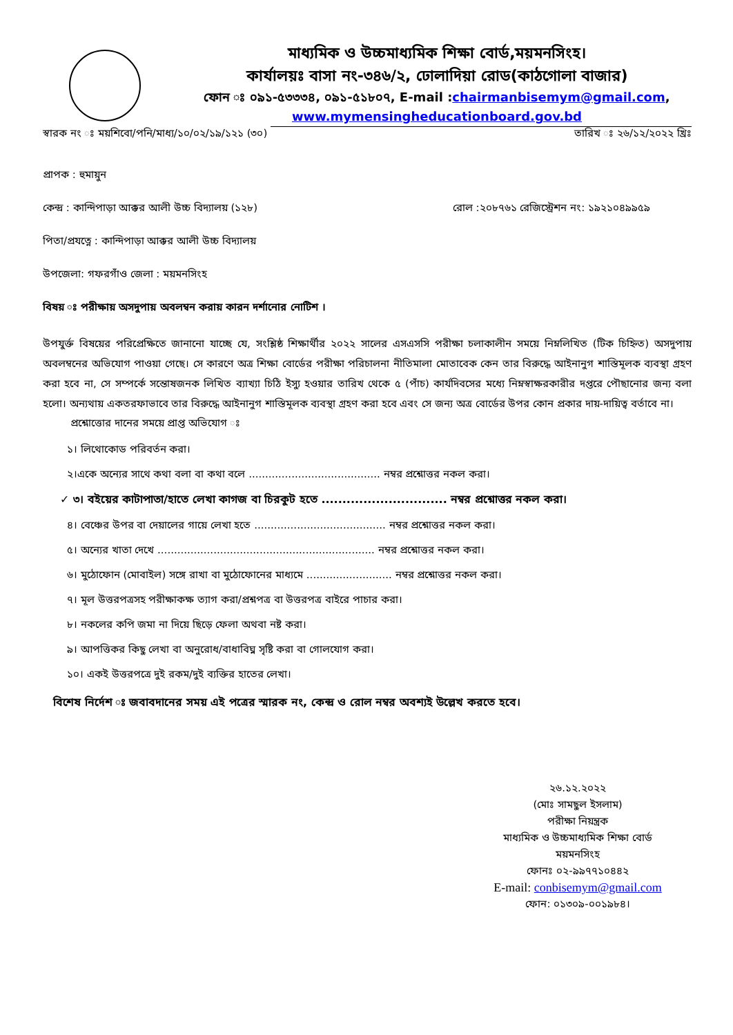মাধ্যমিক ও উচ্চমাধ্যমিক শিক্ষা বোর্ড,ময়মনসিংহ।
কার্যালয়ঃ বাসা নং-৩৪৬/২, ঢোলাদিয়া রোড(কাঠগোলা বাজার)
ফোন ঃ ০৯১-৫৩৩৩৪, ০৯১-৫১৮০৭, E-mail :chairmanbisemym@gmail.com,
www.mymensingheducationboard.gov.bd
স্বারক নং ঃ ময়শিবো/পনি/মাধ্য/১০/০২/১৯/১২১ (৩০) তারিখ ঃ ২৬/১২/২০২২ খ্রিঃ
প্রাপক : হুমায়ুন
কেন্দ্র : কান্দিপাড়া আক্কর আলী উচ্চ বিদ্যালয় (১২৮) রোল :২০৮৭৬১ রেজিস্ট্রেশন নং: ১৯২১০৪৯৯৫৯
পিতা/প্রযত্নে : কান্দিপাড়া আক্কর আলী উচ্চ বিদ্যালয়
উপজেলা: গফরগাঁও জেলা : ময়মনসিংহ
বিষয় ঃ পরীক্ষায় অসদুপায় অবলম্বন করায় কারন দর্শানোর নোটিশ ।
উপযুর্ক্ত বিষয়ের পরিপ্রেক্ষিতে জানানো যাচ্ছে যে, সংশ্লিষ্ঠ শিক্ষার্থীর ২০২২ সালের এসএসসি পরীক্ষা চলাকালীন সময়ে নিম্নলিখিত (টিক চিহ্নিত) অসদুপায় অবলম্বনের অভিযোগ পাওয়া গেছে। সে কারণে অত্র শিক্ষা বোর্ডের পরীক্ষা পরিচালনা নীতিমালা মোতাবেক কেন তার বিরুদ্ধে আইনানুগ শাস্তিমূলক ব্যবস্থা গ্রহণ করা হবে না, সে সম্পর্কে সন্তোষজনক লিখিত ব্যাখ্যা চিঠি ইস্যু হওয়ার তারিখ থেকে ৫ (পাঁচ) কার্যদিবসের মধ্যে নিম্নস্বাক্ষরকারীর দপ্তরে পৌছানোর জন্য বলা হলো। অন্যথায় একতরফাভাবে তার বিরুদ্ধে আইনানুগ শাস্তিমূলক ব্যবস্থা গ্রহণ করা হবে এবং সে জন্য অত্র বোর্ডের উপর কোন প্রকার দায়-দায়িত্ব বর্তাবে না।
প্রশ্নোত্তোর দানের সময়ে প্রাপ্ত অভিযোগ ঃ
১। লিথোকোড পরিবর্তন করা।
২।একে অন্যের সাথে কথা বলা বা কথা বলে ........................................ নম্বর প্রশ্নোত্তর নকল করা।
✓ ৩। বইয়ের কাটাপাতা/হাতে লেখা কাগজ বা চিরকুট হতে .............................. নম্বর প্রশ্নোত্তর নকল করা।
৪। বেঞ্চের উপর বা দেয়ালের গায়ে লেখা হতে ........................................ নম্বর প্রশ্নোত্তর নকল করা।
৫। অন্যের খাতা দেখে .................................................................. নম্বর প্রশ্নোত্তর নকল করা।
৬। মুঠোফোন (মোবাইল) সঙ্গে রাখা বা মুঠোফোনের মাধ্যমে .......................... নম্বর প্রশ্নোত্তর নকল করা।
৭। মূল উত্তরপত্রসহ পরীক্ষাকক্ষ ত্যাগ করা/প্রশ্নপত্র বা উত্তরপত্র বাইরে পাচার করা।
৮। নকলের কপি জমা না দিয়ে ছিড়ে ফেলা অথবা নষ্ট করা।
৯। আপত্তিকর কিছু লেখা বা অনুরোধ/বাধাবিঘ্ন সৃষ্টি করা বা গোলযোগ করা।
১০। একই উত্তরপত্রে দুই রকম/দুই ব্যক্তির হাতের লেখা।
বিশেষ নির্দেশ ঃ জবাবদানের সময় এই পত্রের স্মারক নং, কেন্দ্র ও রোল নম্বর অবশ্যই উল্লেখ করতে হবে।
২৬.১২.২০২২
(মোঃ সামছুল ইসলাম)
পরীক্ষা নিয়ন্ত্রক
মাধ্যমিক ও উচ্চমাধ্যমিক শিক্ষা বোর্ড
ময়মনসিংহ
ফোনঃ ০২-৯৯৭৭১০৪৪২
E-mail: conbisemym@gmail.com
ফোন: ০১৩০৯-০০১৯৮৪।